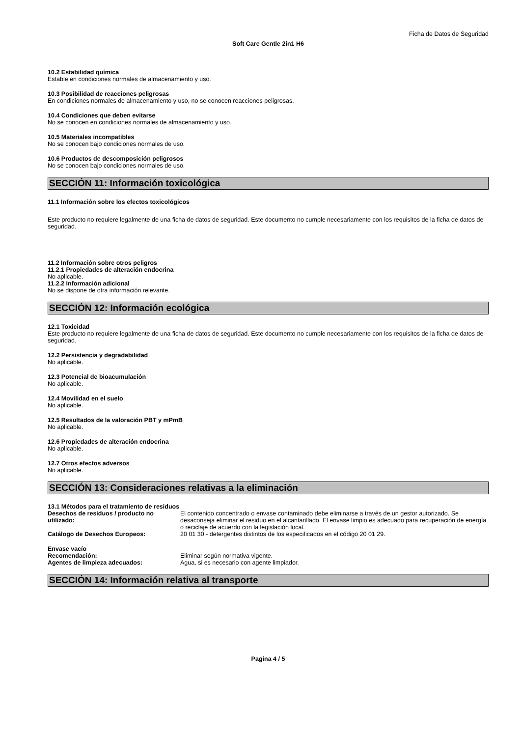Ficha de Datos de Seguridad
Soft Care Gentle 2in1 H6
10.2 Estabilidad química
Estable en condiciones normales de almacenamiento y uso.
10.3 Posibilidad de reacciones peligrosas
En condiciones normales de almacenamiento y uso, no se conocen reacciones peligrosas.
10.4 Condiciones que deben evitarse
No se conocen en condiciones normales de almacenamiento y uso.
10.5 Materiales incompatibles
No se conocen bajo condiciones normales de uso.
10.6 Productos de descomposición peligrosos
No se conocen bajo condiciones normales de uso.
SECCIÓN 11: Información toxicológica
11.1 Información sobre los efectos toxicológicos
Este producto no requiere legalmente de una ficha de datos de seguridad. Este documento no cumple necesariamente con los requisitos de la ficha de datos de seguridad.
11.2 Información sobre otros peligros
11.2.1 Propiedades de alteración endocrina
No aplicable.
11.2.2 Información adicional
No se dispone de otra información relevante.
SECCIÓN 12: Información ecológica
12.1 Toxicidad
Este producto no requiere legalmente de una ficha de datos de seguridad. Este documento no cumple necesariamente con los requisitos de la ficha de datos de seguridad.
12.2 Persistencia y degradabilidad
No aplicable.
12.3 Potencial de bioacumulación
No aplicable.
12.4 Movilidad en el suelo
No aplicable.
12.5 Resultados de la valoración PBT y mPmB
No aplicable.
12.6 Propiedades de alteración endocrina
No aplicable.
12.7 Otros efectos adversos
No aplicable.
SECCIÓN 13: Consideraciones relativas a la eliminación
13.1 Métodos para el tratamiento de residuos
Desechos de residuos / producto no utilizado:
El contenido concentrado o envase contaminado debe eliminarse a través de un gestor autorizado. Se desaconseja eliminar el residuo en el alcantarillado. El envase limpio es adecuado para recuperación de energía o reciclaje de acuerdo con la legislación local.
Catálogo de Desechos Europeos: 20 01 30 - detergentes distintos de los especificados en el código 20 01 29.
Envase vacío
Recomendación: Eliminar según normativa vigente.
Agentes de limpieza adecuados: Agua, si es necesario con agente limpiador.
SECCIÓN 14: Información relativa al transporte
Pagina 4 / 5